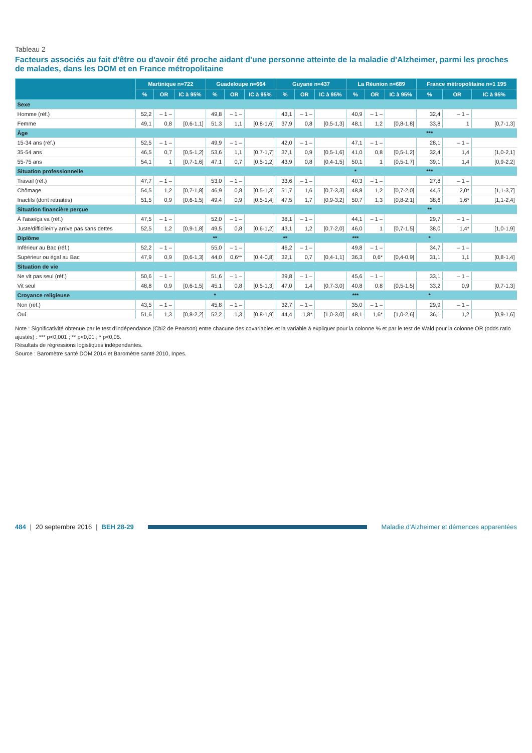Tableau 2
Facteurs associés au fait d'être ou d'avoir été proche aidant d'une personne atteinte de la maladie d'Alzheimer, parmi les proches de malades, dans les DOM et en France métropolitaine
| | Martinique n=722 | | | Guadeloupe n=664 | | | Guyane n=437 | | | La Réunion n=689 | | | France métropolitaine n=1 195 | | |
| --- | --- | --- | --- | --- | --- | --- | --- | --- | --- | --- | --- | --- | --- | --- | --- |
| | % | OR | IC à 95% | % | OR | IC à 95% | % | OR | IC à 95% | % | OR | IC à 95% | % | OR | IC à 95% |
| Sexe | | | | | | | | | | | | | | | |
| Homme (réf.) | 52,2 | – 1 – | | 49,8 | – 1 – | | 43,1 | – 1 – | | 40,9 | – 1 – | | 32,4 | – 1 – | |
| Femme | 49,1 | 0,8 | [0,6-1,1] | 51,3 | 1,1 | [0,8-1,6] | 37,9 | 0,8 | [0,5-1,3] | 48,1 | 1,2 | [0,8-1,8] | 33,8 | 1 | [0,7-1,3] |
| Âge | | | | | | | | | | | | | *** | | |
| 15-34 ans (réf.) | 52,5 | – 1 – | | 49,9 | – 1 – | | 42,0 | – 1 – | | 47,1 | – 1 – | | 28,1 | – 1 – | |
| 35-54 ans | 46,5 | 0,7 | [0,5-1,2] | 53,6 | 1,1 | [0,7-1,7] | 37,1 | 0,9 | [0,5-1,6] | 41,0 | 0,8 | [0,5-1,2] | 32,4 | 1,4 | [1,0-2,1] |
| 55-75 ans | 54,1 | 1 | [0,7-1,6] | 47,1 | 0,7 | [0,5-1,2] | 43,9 | 0,8 | [0,4-1,5] | 50,1 | 1 | [0,5-1,7] | 39,1 | 1,4 | [0,9-2,2] |
| Situation professionnelle | | | | | | | | | | * | | | *** | | |
| Travail (réf.) | 47,7 | – 1 – | | 53,0 | – 1 – | | 33,6 | – 1 – | | 40,3 | – 1 – | | 27,8 | – 1 – | |
| Chômage | 54,5 | 1,2 | [0,7-1,8] | 46,9 | 0,8 | [0,5-1,3] | 51,7 | 1,6 | [0,7-3,3] | 48,8 | 1,2 | [0,7-2,0] | 44,5 | 2,0* | [1,1-3,7] |
| Inactifs (dont retraités) | 51,5 | 0,9 | [0,6-1,5] | 49,4 | 0,9 | [0,5-1,4] | 47,5 | 1,7 | [0,9-3,2] | 50,7 | 1,3 | [0,8-2,1] | 38,6 | 1,6* | [1,1-2,4] |
| Situation financière perçue | | | | | | | | | | | | | ** | | |
| À l'aise/ça va (réf.) | 47,5 | – 1 – | | 52,0 | – 1 – | | 38,1 | – 1 – | | 44,1 | – 1 – | | 29,7 | – 1 – | |
| Juste/difficile/n'y arrive pas sans dettes | 52,5 | 1,2 | [0,9-1,8] | 49,5 | 0,8 | [0,6-1,2] | 43,1 | 1,2 | [0,7-2,0] | 46,0 | 1 | [0,7-1,5] | 38,0 | 1,4* | [1,0-1,9] |
| Diplôme | | | | ** | | | ** | | | *** | | | * | | |
| Inférieur au Bac (réf.) | 52,2 | – 1 – | | 55,0 | – 1 – | | 46,2 | – 1 – | | 49,8 | – 1 – | | 34,7 | – 1 – | |
| Supérieur ou égal au Bac | 47,9 | 0,9 | [0,6-1,3] | 44,0 | 0,6** | [0,4-0,8] | 32,1 | 0,7 | [0,4-1,1] | 36,3 | 0,6* | [0,4-0,9] | 31,1 | 1,1 | [0,8-1,4] |
| Situation de vie | | | | | | | | | | | | | | | |
| Ne vit pas seul (réf.) | 50,6 | – 1 – | | 51,6 | – 1 – | | 39,8 | – 1 – | | 45,6 | – 1 – | | 33,1 | – 1 – | |
| Vit seul | 48,8 | 0,9 | [0,6-1,5] | 45,1 | 0,8 | [0,5-1,3] | 47,0 | 1,4 | [0,7-3,0] | 40,8 | 0,8 | [0,5-1,5] | 33,2 | 0,9 | [0,7-1,3] |
| Croyance religieuse | | | | * | | | | | | *** | | | * | | |
| Non (réf.) | 43,5 | – 1 – | | 45,8 | – 1 – | | 32,7 | – 1 – | | 35,0 | – 1 – | | 29,9 | – 1 – | |
| Oui | 51,6 | 1,3 | [0,8-2,2] | 52,2 | 1,3 | [0,8-1,9] | 44,4 | 1,8* | [1,0-3,0] | 48,1 | 1,6* | [1,0-2,6] | 36,1 | 1,2 | [0,9-1,6] |
Note : Significativité obtenue par le test d'indépendance (Chi2 de Pearson) entre chacune des covariables et la variable à expliquer pour la colonne % et par le test de Wald pour la colonne OR (odds ratio ajustés) : *** p<0,001 ; ** p<0,01 ; * p<0,05.
Résultats de régressions logistiques indépendantes.
Source : Baromètre santé DOM 2014 et Baromètre santé 2010, Inpes.
484 | 20 septembre 2016 | BEH 28-29 Maladie d'Alzheimer et démences apparentées